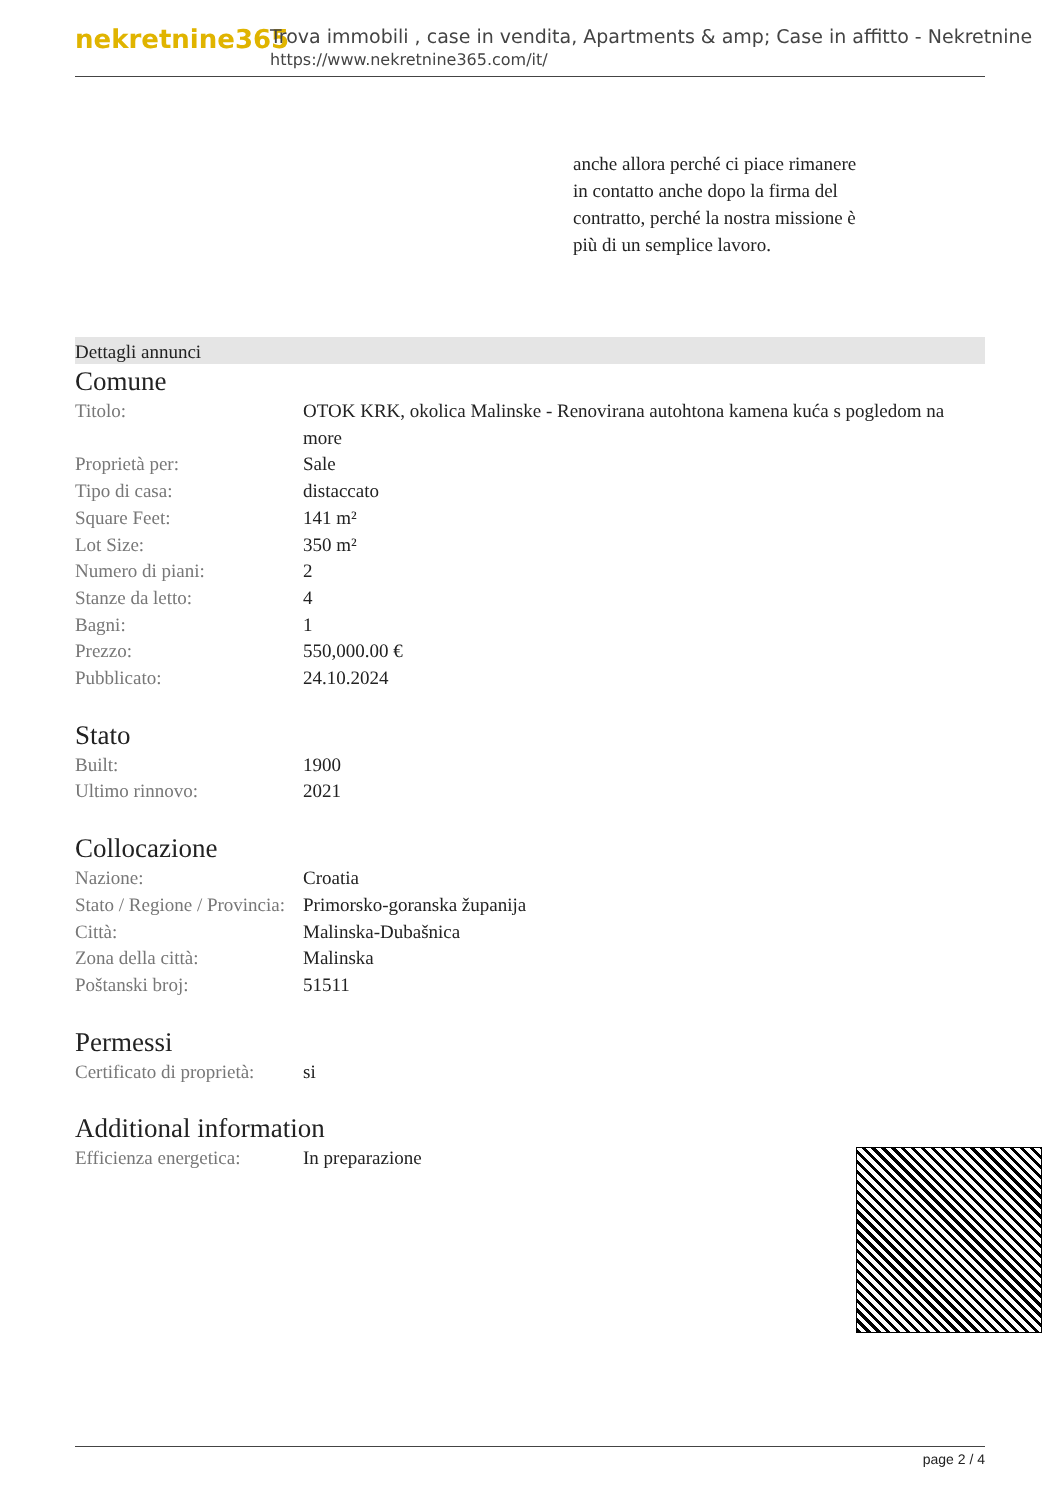nekretnine365
Trova immobili , case in vendita, Apartments & amp; Case in affitto - Nekretnine
https://www.nekretnine365.com/it/
anche allora perché ci piace rimanere in contatto anche dopo la firma del contratto, perché la nostra missione è più di un semplice lavoro.
Dettagli annunci
Comune
| Titolo: | OTOK KRK, okolica Malinske - Renovirana autohtona kamena kuća s pogledom na more |
| Proprietà per: | Sale |
| Tipo di casa: | distaccato |
| Square Feet: | 141 m² |
| Lot Size: | 350 m² |
| Numero di piani: | 2 |
| Stanze da letto: | 4 |
| Bagni: | 1 |
| Prezzo: | 550,000.00 € |
| Pubblicato: | 24.10.2024 |
Stato
| Built: | 1900 |
| Ultimo rinnovo: | 2021 |
Collocazione
| Nazione: | Croatia |
| Stato / Regione / Provincia: | Primorsko-goranska županija |
| Città: | Malinska-Dubašnica |
| Zona della città: | Malinska |
| Poštanski broj: | 51511 |
Permessi
| Certificato di proprietà: | si |
Additional information
| Efficienza energetica: | In preparazione |
page 2 / 4